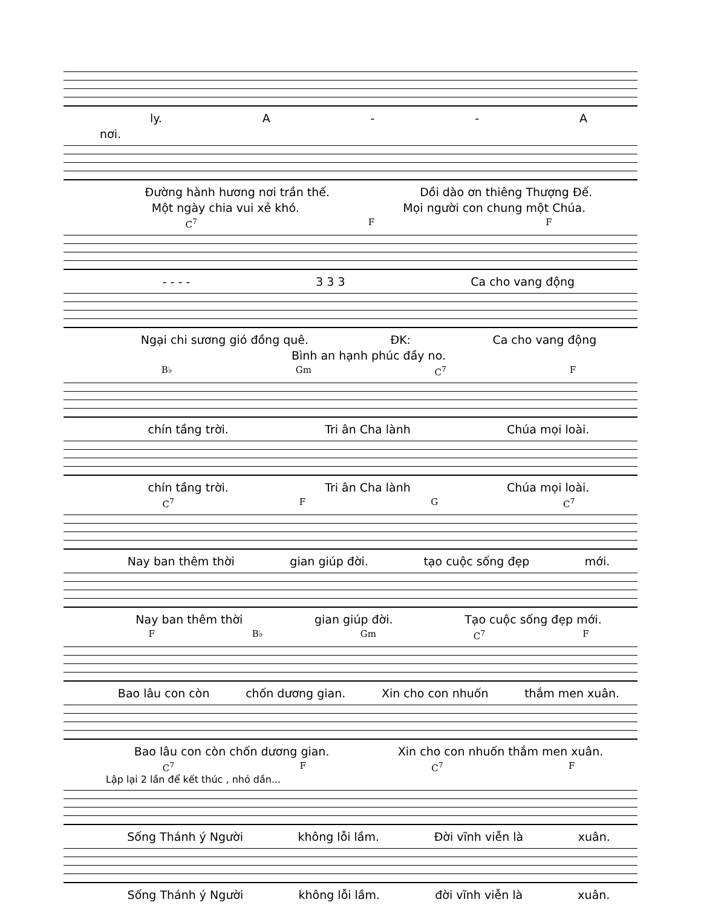ly. A - - A
nơi.
Đường hành hương nơi trần thế. Dồi dào ơn thiêng Thượng Đế.
Một ngày chia vui xẻ khó. Mọi người con chung một Chúa.
C<sup>7</sup> F F
- - - - 3 3 3 Ca cho vang động
Ngại chi sương gió đồng quê. ĐK: Ca cho vang động
Bình an hạnh phúc đầy no.
B♭ Gm C<sup>7</sup> F
chín tầng trời. Tri ân Cha lành Chúa mọi loài.
chín tầng trời. Tri ân Cha lành Chúa mọi loài.
C<sup>7</sup> F G C<sup>7</sup>
Nay ban thêm thời gian giúp đời. tạo cuộc sống đẹp mới.
Nay ban thêm thời gian giúp đời. Tạo cuộc sống đẹp mới.
F B♭ Gm C<sup>7</sup> F
Bao lâu con còn chốn dương gian. Xin cho con nhuốn thắm men xuân.
Bao lâu con còn chốn dương gian. Xin cho con nhuốn thắm men xuân.
C<sup>7</sup> F C<sup>7</sup> F
Lập lại 2 lần để kết thúc , nhỏ dần...
Sống Thánh ý Người không lỗi lầm. Đời vĩnh viễn là xuân.
Sống Thánh ý Người không lỗi lầm. đời vĩnh viễn là xuân.